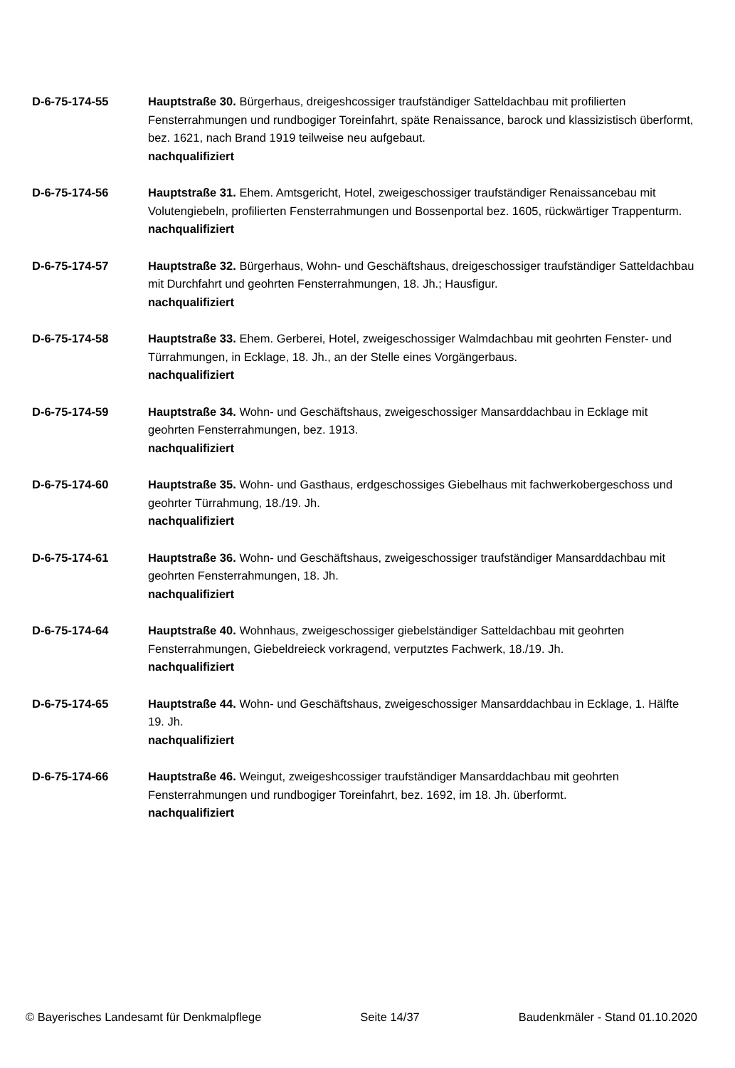D-6-75-174-55 Hauptstraße 30. Bürgerhaus, dreigeshcossiger traufständiger Satteldachbau mit profilierten Fensterrahmungen und rundbogiger Toreinfahrt, späte Renaissance, barock und klassizistisch überformt, bez. 1621, nach Brand 1919 teilweise neu aufgebaut.
nachqualifiziert
D-6-75-174-56 Hauptstraße 31. Ehem. Amtsgericht, Hotel, zweigeschossiger traufständiger Renaissancebau mit Volutengiebeln, profilierten Fensterrahmungen und Bossenportal bez. 1605, rückwärtiger Trappenturm.
nachqualifiziert
D-6-75-174-57 Hauptstraße 32. Bürgerhaus, Wohn- und Geschäftshaus, dreigeschossiger traufständiger Satteldachbau mit Durchfahrt und geohrten Fensterrahmungen, 18. Jh.; Hausfigur.
nachqualifiziert
D-6-75-174-58 Hauptstraße 33. Ehem. Gerberei, Hotel, zweigeschossiger Walmdachbau mit geohrten Fenster- und Türrahmungen, in Ecklage, 18. Jh., an der Stelle eines Vorgängerbaus.
nachqualifiziert
D-6-75-174-59 Hauptstraße 34. Wohn- und Geschäftshaus, zweigeschossiger Mansarddachbau in Ecklage mit geohrten Fensterrahmungen, bez. 1913.
nachqualifiziert
D-6-75-174-60 Hauptstraße 35. Wohn- und Gasthaus, erdgeschossiges Giebelhaus mit fachwerkobergeschoss und geohrter Türrahmung, 18./19. Jh.
nachqualifiziert
D-6-75-174-61 Hauptstraße 36. Wohn- und Geschäftshaus, zweigeschossiger traufständiger Mansarddachbau mit geohrten Fensterrahmungen, 18. Jh.
nachqualifiziert
D-6-75-174-64 Hauptstraße 40. Wohnhaus, zweigeschossiger giebelständiger Satteldachbau mit geohrten Fensterrahmungen, Giebeldreieck vorkragend, verputztes Fachwerk, 18./19. Jh.
nachqualifiziert
D-6-75-174-65 Hauptstraße 44. Wohn- und Geschäftshaus, zweigeschossiger Mansarddachbau in Ecklage, 1. Hälfte 19. Jh.
nachqualifiziert
D-6-75-174-66 Hauptstraße 46. Weingut, zweigeshcossiger traufständiger Mansarddachbau mit geohrten Fensterrahmungen und rundbogiger Toreinfahrt, bez. 1692, im 18. Jh. überformt.
nachqualifiziert
© Bayerisches Landesamt für Denkmalpflege Seite 14/37 Baudenkmäler - Stand 01.10.2020